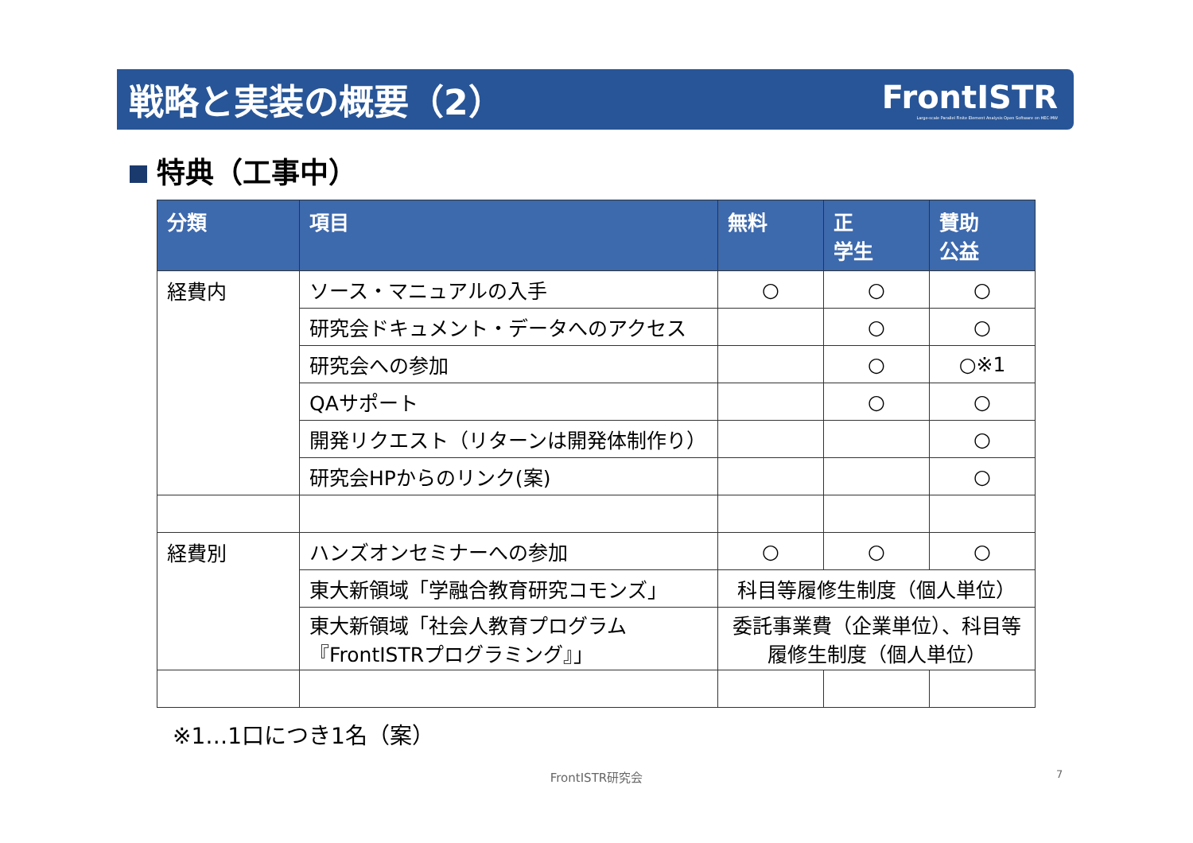戦略と実装の概要（2）
FrontISTR
Large-scale Parallel Finite Element Analysis Open Software on HEC-MW
特典（工事中）
| 分類 | 項目 | 無料 | 正 学生 | 賛助 公益 |
| --- | --- | --- | --- | --- |
| 経費内 | ソース・マニュアルの入手 | ○ | ○ | ○ |
| | 研究会ドキュメント・データへのアクセス | | ○ | ○ |
| | 研究会への参加 | | ○ | ○※1 |
| | QAサポート | | ○ | ○ |
| | 開発リクエスト（リターンは開発体制作り） | | | ○ |
| | 研究会HPからのリンク(案) | | | ○ |
| 経費別 | ハンズオンセミナーへの参加 | ○ | ○ | ○ |
| | 東大新領域「学融合教育研究コモンズ」 | 科目等履修生制度（個人単位） | | |
| | 東大新領域「社会人教育プログラム『FrontISTRプログラミング』」 | 委託事業費（企業単位）、科目等履修生制度（個人単位） | | |
※1…1口につき1名（案）
FrontISTR研究会 7